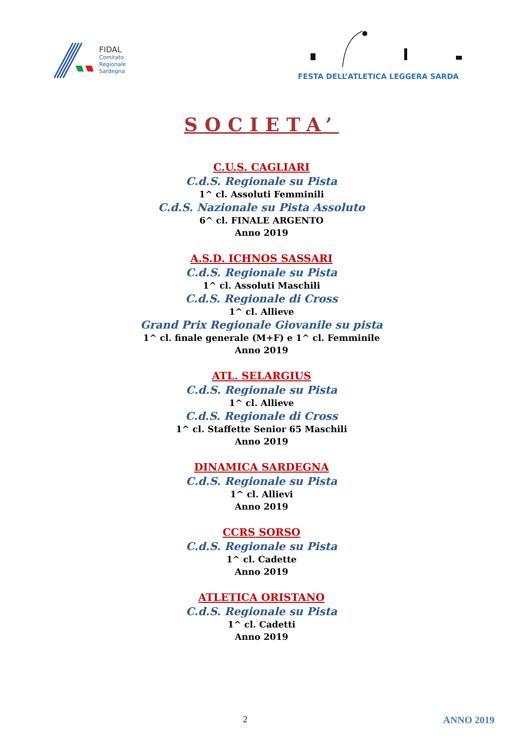FIDAL
Comitato
Regionale
Sardegna
FESTA DELL’ATLETICA LEGGERA SARDA
SOCIETA’
C.U.S. CAGLIARI
C.d.S. Regionale su Pista
1^ cl. Assoluti Femminili
C.d.S. Nazionale su Pista Assoluto
6^ cl. FINALE ARGENTO
Anno 2019
A.S.D. ICHNOS SASSARI
C.d.S. Regionale su Pista
1^ cl. Assoluti Maschili
C.d.S. Regionale di Cross
1^ cl. Allieve
Grand Prix Regionale Giovanile su pista
1^ cl. finale generale (M+F) e 1^ cl. Femminile
Anno 2019
ATL. SELARGIUS
C.d.S. Regionale su Pista
1^ cl. Allieve
C.d.S. Regionale di Cross
1^ cl. Staffette Senior 65 Maschili
Anno 2019
DINAMICA SARDEGNA
C.d.S. Regionale su Pista
1^ cl. Allievi
Anno 2019
CCRS SORSO
C.d.S. Regionale su Pista
1^ cl. Cadette
Anno 2019
ATLETICA ORISTANO
C.d.S. Regionale su Pista
1^ cl. Cadetti
Anno 2019
2 ANNO 2019